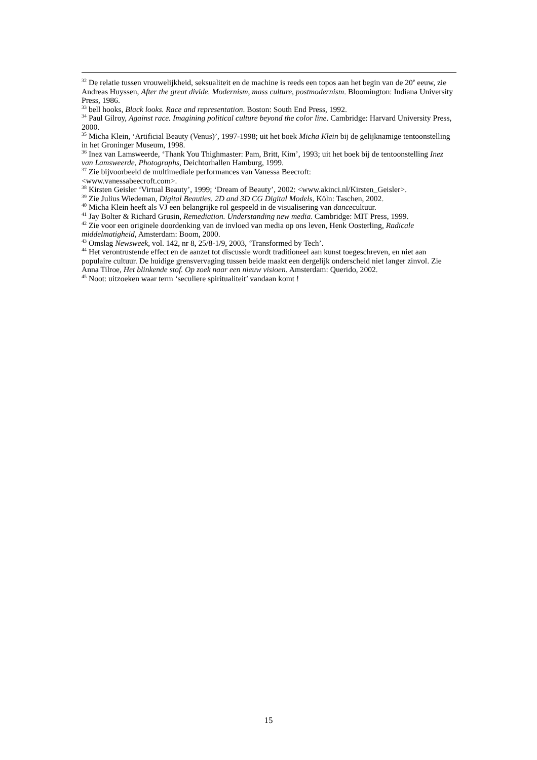<sup>32</sup> De relatie tussen vrouwelijkheid, seksualiteit en de machine is reeds een topos aan het begin van de 20<sup>e</sup> eeuw, zie Andreas Huyssen, After the great divide. Modernism, mass culture, postmodernism. Bloomington: Indiana University Press, 1986.
<sup>33</sup> bell hooks, Black looks. Race and representation. Boston: South End Press, 1992.
<sup>34</sup> Paul Gilroy, Against race. Imagining political culture beyond the color line. Cambridge: Harvard University Press, 2000.
<sup>35</sup> Micha Klein, ‘Artificial Beauty (Venus)’, 1997-1998; uit het boek Micha Klein bij de gelijknamige tentoonstelling in het Groninger Museum, 1998.
<sup>36</sup> Inez van Lamsweerde, ‘Thank You Thighmaster: Pam, Britt, Kim’, 1993; uit het boek bij de tentoonstelling Inez van Lamsweerde, Photographs, Deichtorhallen Hamburg, 1999.
<sup>37</sup> Zie bijvoorbeeld de multimediale performances van Vanessa Beecroft:
<www.vanessabeecroft.com>.
<sup>38</sup> Kirsten Geisler ‘Virtual Beauty’, 1999; ‘Dream of Beauty’, 2002: <www.akinci.nl/Kirsten_Geisler>.
<sup>39</sup> Zie Julius Wiedeman, Digital Beauties. 2D and 3D CG Digital Models, Köln: Taschen, 2002.
<sup>40</sup> Micha Klein heeft als VJ een belangrijke rol gespeeld in de visualisering van dancecultuur.
<sup>41</sup> Jay Bolter & Richard Grusin, Remediation. Understanding new media. Cambridge: MIT Press, 1999.
<sup>42</sup> Zie voor een originele doordenking van de invloed van media op ons leven, Henk Oosterling, Radicale middelmatigheid, Amsterdam: Boom, 2000.
<sup>43</sup> Omslag Newsweek, vol. 142, nr 8, 25/8-1/9, 2003, ‘Transformed by Tech’.
<sup>44</sup> Het verontrustende effect en de aanzet tot discussie wordt traditioneel aan kunst toegeschreven, en niet aan populaire cultuur. De huidige grensvervaging tussen beide maakt een dergelijk onderscheid niet langer zinvol. Zie Anna Tilroe, Het blinkende stof. Op zoek naar een nieuw visioen. Amsterdam: Querido, 2002.
<sup>45</sup> Noot: uitzoeken waar term ‘seculiere spiritualiteit’ vandaan komt !
15